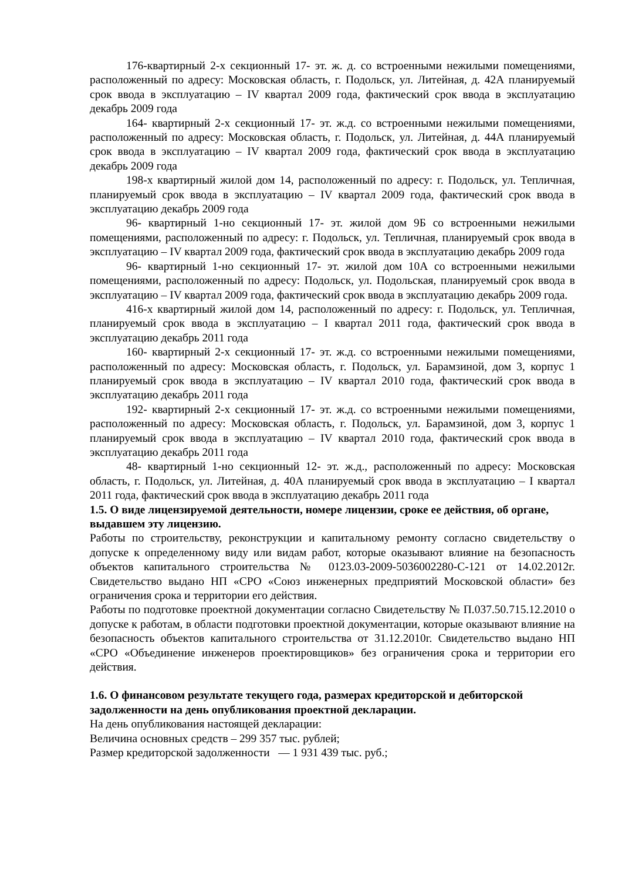176-квартирный 2-х секционный 17- эт. ж. д. со встроенными нежилыми помещениями, расположенный по адресу: Московская область, г. Подольск, ул. Литейная, д. 42А планируемый срок ввода в эксплуатацию – IV квартал 2009 года, фактический срок ввода в эксплуатацию декабрь 2009 года
164- квартирный 2-х секционный 17- эт. ж.д. со встроенными нежилыми помещениями, расположенный по адресу: Московская область, г. Подольск, ул. Литейная, д. 44А планируемый срок ввода в эксплуатацию – IV квартал 2009 года, фактический срок ввода в эксплуатацию декабрь 2009 года
198-х квартирный жилой дом 14, расположенный по адресу: г. Подольск, ул. Тепличная, планируемый срок ввода в эксплуатацию – IV квартал 2009 года, фактический срок ввода в эксплуатацию декабрь 2009 года
96- квартирный 1-но секционный 17- эт. жилой дом 9Б со встроенными нежилыми помещениями, расположенный по адресу: г. Подольск, ул. Тепличная, планируемый срок ввода в эксплуатацию – IV квартал 2009 года, фактический срок ввода в эксплуатацию декабрь 2009 года
96- квартирный 1-но секционный 17- эт. жилой дом 10А со встроенными нежилыми помещениями, расположенный по адресу: Подольск, ул. Подольская, планируемый срок ввода в эксплуатацию – IV квартал 2009 года, фактический срок ввода в эксплуатацию декабрь 2009 года.
416-х квартирный жилой дом 14, расположенный по адресу: г. Подольск, ул. Тепличная, планируемый срок ввода в эксплуатацию – I квартал 2011 года, фактический срок ввода в эксплуатацию декабрь 2011 года
160- квартирный 2-х секционный 17- эт. ж.д. со встроенными нежилыми помещениями, расположенный по адресу: Московская область, г. Подольск, ул. Барамзиной, дом 3, корпус 1 планируемый срок ввода в эксплуатацию – IV квартал 2010 года, фактический срок ввода в эксплуатацию декабрь 2011 года
192- квартирный 2-х секционный 17- эт. ж.д. со встроенными нежилыми помещениями, расположенный по адресу: Московская область, г. Подольск, ул. Барамзиной, дом 3, корпус 1 планируемый срок ввода в эксплуатацию – IV квартал 2010 года, фактический срок ввода в эксплуатацию декабрь 2011 года
48- квартирный 1-но секционный 12- эт. ж.д., расположенный по адресу: Московская область, г. Подольск, ул. Литейная, д. 40А планируемый срок ввода в эксплуатацию – I квартал 2011 года, фактический срок ввода в эксплуатацию декабрь 2011 года
1.5. О виде лицензируемой деятельности, номере лицензии, сроке ее действия, об органе, выдавшем эту лицензию.
Работы по строительству, реконструкции и капитальному ремонту согласно свидетельству о допуске к определенному виду или видам работ, которые оказывают влияние на безопасность объектов капитального строительства № 0123.03-2009-5036002280-С-121 от 14.02.2012г. Свидетельство выдано НП «СРО «Союз инженерных предприятий Московской области» без ограничения срока и территории его действия.
Работы по подготовке проектной документации согласно Свидетельству № П.037.50.715.12.2010 о допуске к работам, в области подготовки проектной документации, которые оказывают влияние на безопасность объектов капитального строительства от 31.12.2010г. Свидетельство выдано НП «СРО «Объединение инженеров проектировщиков» без ограничения срока и территории его действия.
1.6. О финансовом результате текущего года, размерах кредиторской и дебиторской задолженности на день опубликования проектной декларации.
На день опубликования настоящей декларации:
Величина основных средств – 299 357 тыс. рублей;
Размер кредиторской задолженности — 1 931 439 тыс. руб.;